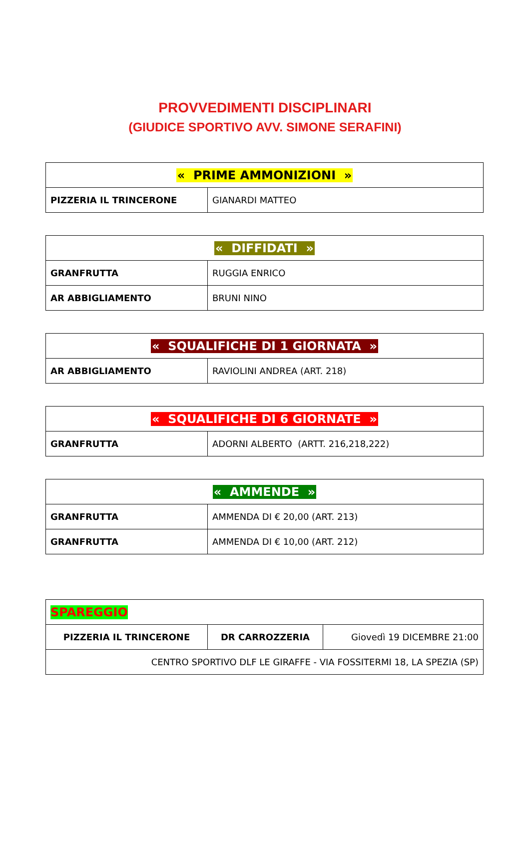PROVVEDIMENTI DISCIPLINARI
(GIUDICE SPORTIVO AVV. SIMONE SERAFINI)
| « PRIME AMMONIZIONI » | |
| PIZZERIA IL TRINCERONE | GIANARDI MATTEO |
| « DIFFIDATI » | |
| GRANFRUTTA | RUGGIA ENRICO |
| AR ABBIGLIAMENTO | BRUNI NINO |
| « SQUALIFICHE DI 1 GIORNATA » | |
| AR ABBIGLIAMENTO | RAVIOLINI ANDREA (ART. 218) |
| « SQUALIFICHE DI 6 GIORNATE » | |
| GRANFRUTTA | ADORNI ALBERTO (ARTT. 216,218,222) |
| « AMMENDE » | |
| GRANFRUTTA | AMMENDA DI € 20,00 (ART. 213) |
| GRANFRUTTA | AMMENDA DI € 10,00 (ART. 212) |
| SPAREGGIO | | |
| PIZZERIA IL TRINCERONE | DR CARROZZERIA | Giovedì 19 DICEMBRE 21:00 |
| CENTRO SPORTIVO DLF LE GIRAFFE - VIA FOSSITERMI 18, LA SPEZIA (SP) | | |